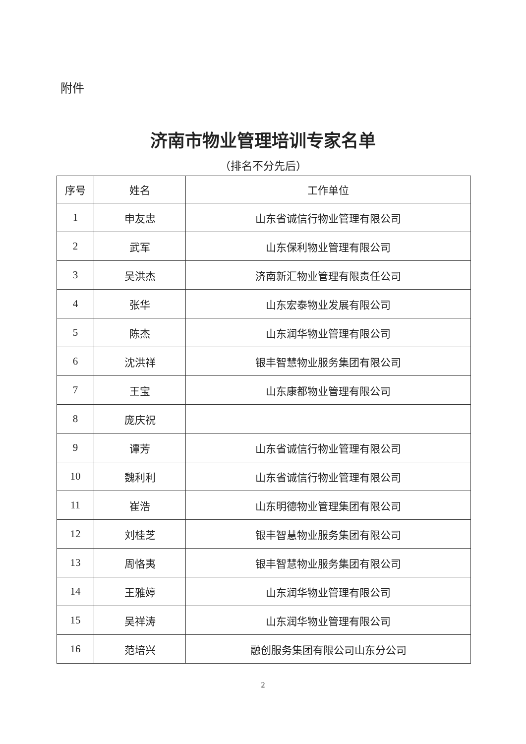附件
济南市物业管理培训专家名单
（排名不分先后）
| 序号 | 姓名 | 工作单位 |
| --- | --- | --- |
| 1 | 申友忠 | 山东省诚信行物业管理有限公司 |
| 2 | 武军 | 山东保利物业管理有限公司 |
| 3 | 吴洪杰 | 济南新汇物业管理有限责任公司 |
| 4 | 张华 | 山东宏泰物业发展有限公司 |
| 5 | 陈杰 | 山东润华物业管理有限公司 |
| 6 | 沈洪祥 | 银丰智慧物业服务集团有限公司 |
| 7 | 王宝 | 山东康都物业管理有限公司 |
| 8 | 庞庆祝 | |
| 9 | 谭芳 | 山东省诚信行物业管理有限公司 |
| 10 | 魏利利 | 山东省诚信行物业管理有限公司 |
| 11 | 崔浩 | 山东明德物业管理集团有限公司 |
| 12 | 刘桂芝 | 银丰智慧物业服务集团有限公司 |
| 13 | 周恪夷 | 银丰智慧物业服务集团有限公司 |
| 14 | 王雅婷 | 山东润华物业管理有限公司 |
| 15 | 吴祥涛 | 山东润华物业管理有限公司 |
| 16 | 范培兴 | 融创服务集团有限公司山东分公司 |
2